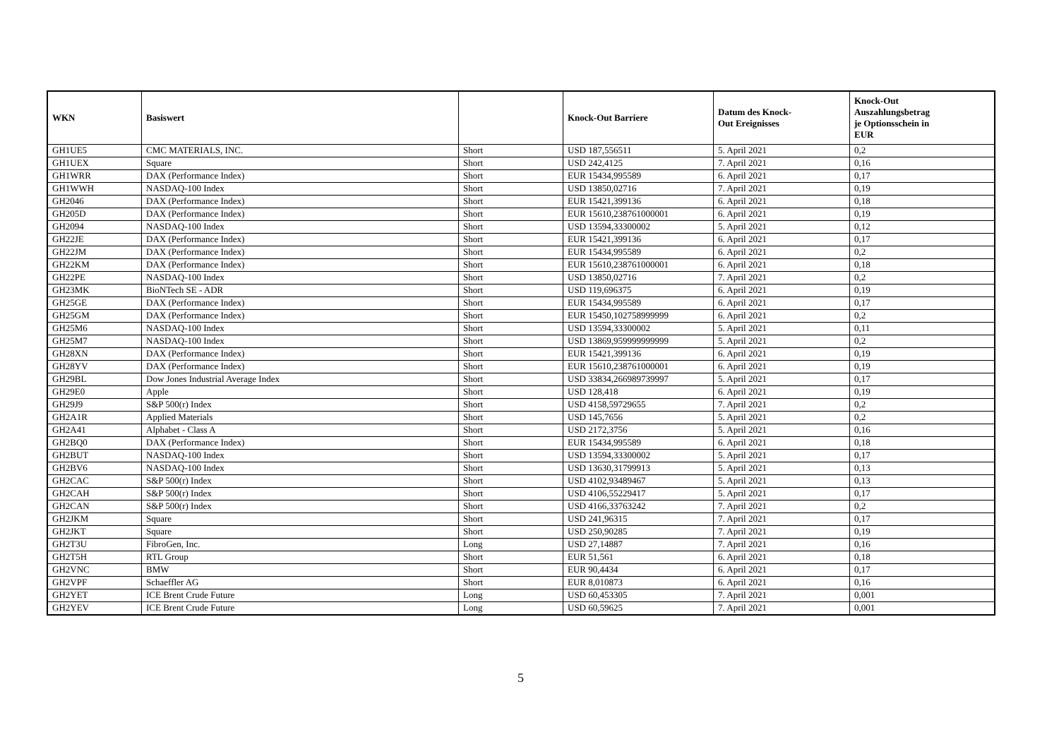| WKN | Basiswert | | Knock-Out Barriere | Datum des Knock- Out Ereignisses | Knock-Out Auszahlungsbetrag je Optionsschein in EUR |
| --- | --- | --- | --- | --- | --- |
| GH1UE5 | CMC MATERIALS, INC. | Short | USD 187,556511 | 5. April 2021 | 0,2 |
| GH1UEX | Square | Short | USD 242,4125 | 7. April 2021 | 0,16 |
| GH1WRR | DAX (Performance Index) | Short | EUR 15434,995589 | 6. April 2021 | 0,17 |
| GH1WWH | NASDAQ-100 Index | Short | USD 13850,02716 | 7. April 2021 | 0,19 |
| GH2046 | DAX (Performance Index) | Short | EUR 15421,399136 | 6. April 2021 | 0,18 |
| GH205D | DAX (Performance Index) | Short | EUR 15610,238761000001 | 6. April 2021 | 0,19 |
| GH2094 | NASDAQ-100 Index | Short | USD 13594,33300002 | 5. April 2021 | 0,12 |
| GH22JE | DAX (Performance Index) | Short | EUR 15421,399136 | 6. April 2021 | 0,17 |
| GH22JM | DAX (Performance Index) | Short | EUR 15434,995589 | 6. April 2021 | 0,2 |
| GH22KM | DAX (Performance Index) | Short | EUR 15610,238761000001 | 6. April 2021 | 0,18 |
| GH22PE | NASDAQ-100 Index | Short | USD 13850,02716 | 7. April 2021 | 0,2 |
| GH23MK | BioNTech SE - ADR | Short | USD 119,696375 | 6. April 2021 | 0,19 |
| GH25GE | DAX (Performance Index) | Short | EUR 15434,995589 | 6. April 2021 | 0,17 |
| GH25GM | DAX (Performance Index) | Short | EUR 15450,102758999999 | 6. April 2021 | 0,2 |
| GH25M6 | NASDAQ-100 Index | Short | USD 13594,33300002 | 5. April 2021 | 0,11 |
| GH25M7 | NASDAQ-100 Index | Short | USD 13869,959999999999 | 5. April 2021 | 0,2 |
| GH28XN | DAX (Performance Index) | Short | EUR 15421,399136 | 6. April 2021 | 0,19 |
| GH28YV | DAX (Performance Index) | Short | EUR 15610,238761000001 | 6. April 2021 | 0,19 |
| GH29BL | Dow Jones Industrial Average Index | Short | USD 33834,266989739997 | 5. April 2021 | 0,17 |
| GH29E0 | Apple | Short | USD 128,418 | 6. April 2021 | 0,19 |
| GH29J9 | S&P 500(r) Index | Short | USD 4158,59729655 | 7. April 2021 | 0,2 |
| GH2A1R | Applied Materials | Short | USD 145,7656 | 5. April 2021 | 0,2 |
| GH2A41 | Alphabet - Class A | Short | USD 2172,3756 | 5. April 2021 | 0,16 |
| GH2BQ0 | DAX (Performance Index) | Short | EUR 15434,995589 | 6. April 2021 | 0,18 |
| GH2BUT | NASDAQ-100 Index | Short | USD 13594,33300002 | 5. April 2021 | 0,17 |
| GH2BV6 | NASDAQ-100 Index | Short | USD 13630,31799913 | 5. April 2021 | 0,13 |
| GH2CAC | S&P 500(r) Index | Short | USD 4102,93489467 | 5. April 2021 | 0,13 |
| GH2CAH | S&P 500(r) Index | Short | USD 4106,55229417 | 5. April 2021 | 0,17 |
| GH2CAN | S&P 500(r) Index | Short | USD 4166,33763242 | 7. April 2021 | 0,2 |
| GH2JKM | Square | Short | USD 241,96315 | 7. April 2021 | 0,17 |
| GH2JKT | Square | Short | USD 250,90285 | 7. April 2021 | 0,19 |
| GH2T3U | FibroGen, Inc. | Long | USD 27,14887 | 7. April 2021 | 0,16 |
| GH2T5H | RTL Group | Short | EUR 51,561 | 6. April 2021 | 0,18 |
| GH2VNC | BMW | Short | EUR 90,4434 | 6. April 2021 | 0,17 |
| GH2VPF | Schaeffler AG | Short | EUR 8,010873 | 6. April 2021 | 0,16 |
| GH2YET | ICE Brent Crude Future | Long | USD 60,453305 | 7. April 2021 | 0,001 |
| GH2YEV | ICE Brent Crude Future | Long | USD 60,59625 | 7. April 2021 | 0,001 |
5